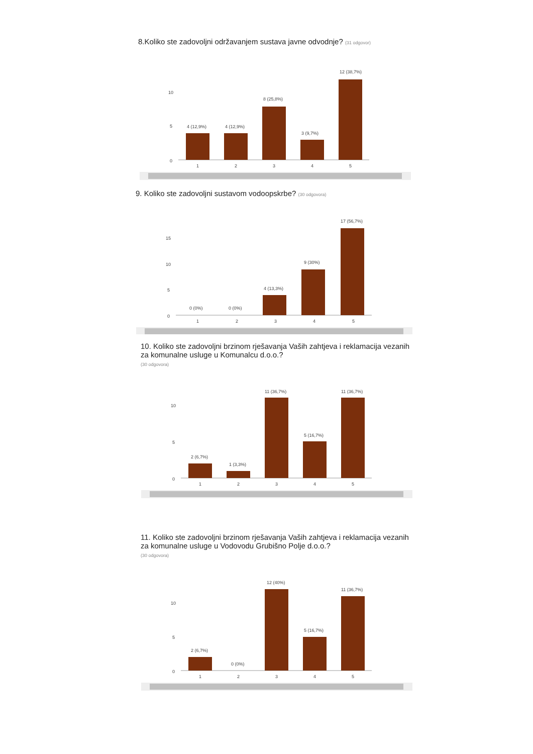8.Koliko ste zadovoljni održavanjem sustava javne odvodnje? (31 odgovor)
10
5
0
4 (12,9%)
4 (12,9%)
8 (25,8%)
3 (9,7%)
12 (38,7%)
1
2
3
4
5
9. Koliko ste zadovoljni sustavom vodoopskrbe? (30 odgovora)
15
10
5
0
0 (0%)
0 (0%)
4 (13,3%)
9 (30%)
17 (56,7%)
1
2
3
4
5
10. Koliko ste zadovoljni brzinom rješavanja Vaših zahtjeva i reklamacija vezanih za komunalne usluge u Komunalcu d.o.o.?
(30 odgovora)
10
5
0
2 (6,7%)
1 (3,3%)
11 (36,7%)
5 (16,7%)
11 (36,7%)
1
2
3
4
5
11. Koliko ste zadovoljni brzinom rješavanja Vaših zahtjeva i reklamacija vezanih za komunalne usluge u Vodovodu Grubišno Polje d.o.o.?
(30 odgovora)
10
5
0
2 (6,7%)
0 (0%)
12 (40%)
5 (16,7%)
11 (36,7%)
1
2
3
4
5